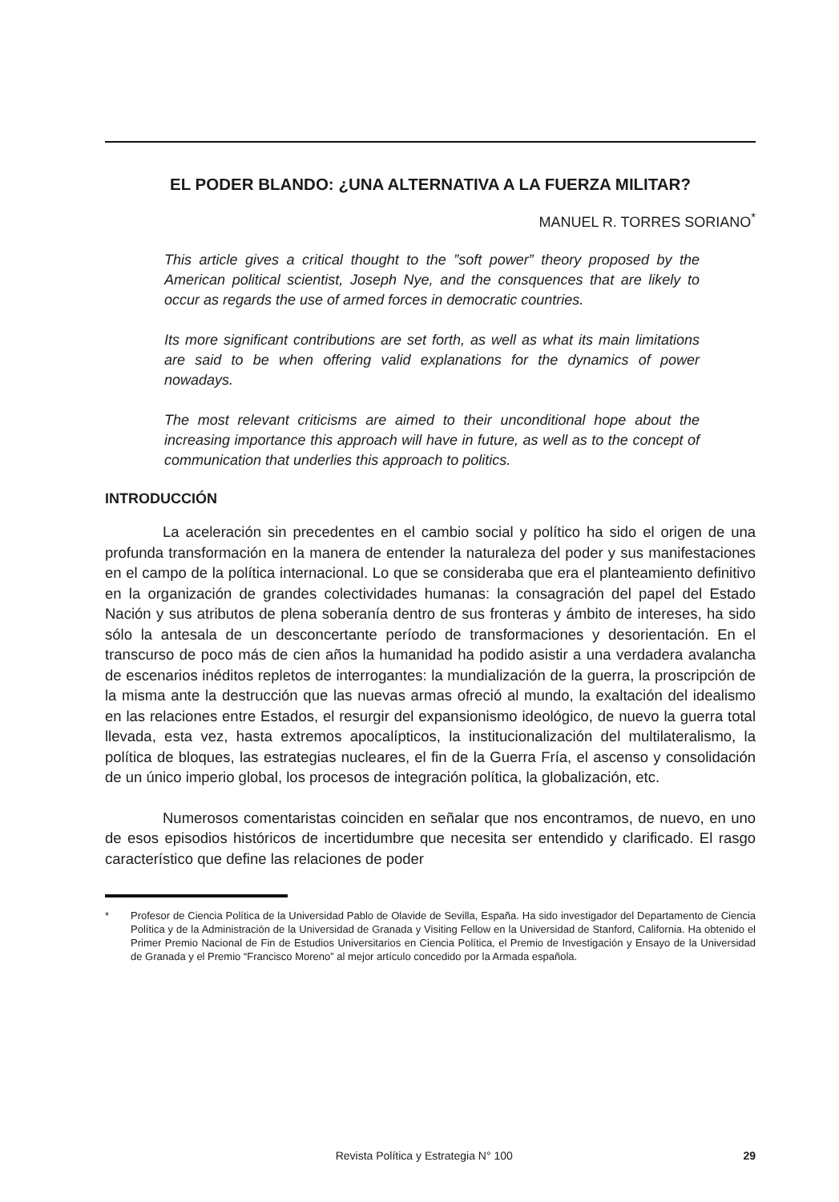EL PODER BLANDO: ¿UNA ALTERNATIVA A LA FUERZA MILITAR?
MANUEL R. TORRES SORIANO<sup>*</sup>
This article gives a critical thought to the ”soft power” theory proposed by the American political scientist, Joseph Nye, and the consquences that are likely to occur as regards the use of armed forces in democratic countries.
Its more significant contributions are set forth, as well as what its main limitations are said to be when offering valid explanations for the dynamics of power nowadays.
The most relevant criticisms are aimed to their unconditional hope about the increasing importance this approach will have in future, as well as to the concept of communication that underlies this approach to politics.
INTRODUCCIÓN
La aceleración sin precedentes en el cambio social y político ha sido el origen de una profunda transformación en la manera de entender la naturaleza del poder y sus manifestaciones en el campo de la política internacional. Lo que se considera­ba que era el planteamiento definitivo en la organización de grandes colectividades humanas: la consagración del papel del Estado Nación y sus atributos de plena soberanía dentro de sus fronteras y ámbito de intereses, ha sido sólo la antesala de un desconcertante período de transformaciones y desorientación. En el transcurso de poco más de cien años la humanidad ha podido asistir a una verdadera avalan­cha de escenarios inéditos repletos de interrogantes: la mundialización de la gue­rra, la proscripción de la misma ante la destrucción que las nuevas armas ofreció al mundo, la exaltación del idealismo en las relaciones entre Estados, el resurgir del expansionismo ideológico, de nuevo la guerra total llevada, esta vez, hasta extre­mos apocalípticos, la institucionalización del multilateralismo, la política de bloques, las estrategias nucleares, el fin de la Guerra Fría, el ascenso y consolidación de un único imperio global, los procesos de integración política, la globalización, etc.
Numerosos comentaristas coinciden en señalar que nos encontramos, de nuevo, en uno de esos episodios históricos de incertidumbre que necesita ser en­tendido y clarificado. El rasgo característico que define las relaciones de poder
* Profesor de Ciencia Política de la Universidad Pablo de Olavide de Sevilla, España. Ha sido investigador del Departamento de Ciencia Política y de la Administración de la Universidad de Granada y Visiting Fellow en la Universidad de Stanford, California. Ha obtenido el Primer Premio Nacional de Fin de Estudios Universitarios en Ciencia Política, el Premio de Investigación y Ensayo de la Universidad de Granada y el Premio “Francisco Moreno” al mejor artículo concedido por la Armada española.
Revista Política y Estrategia N° 100 29